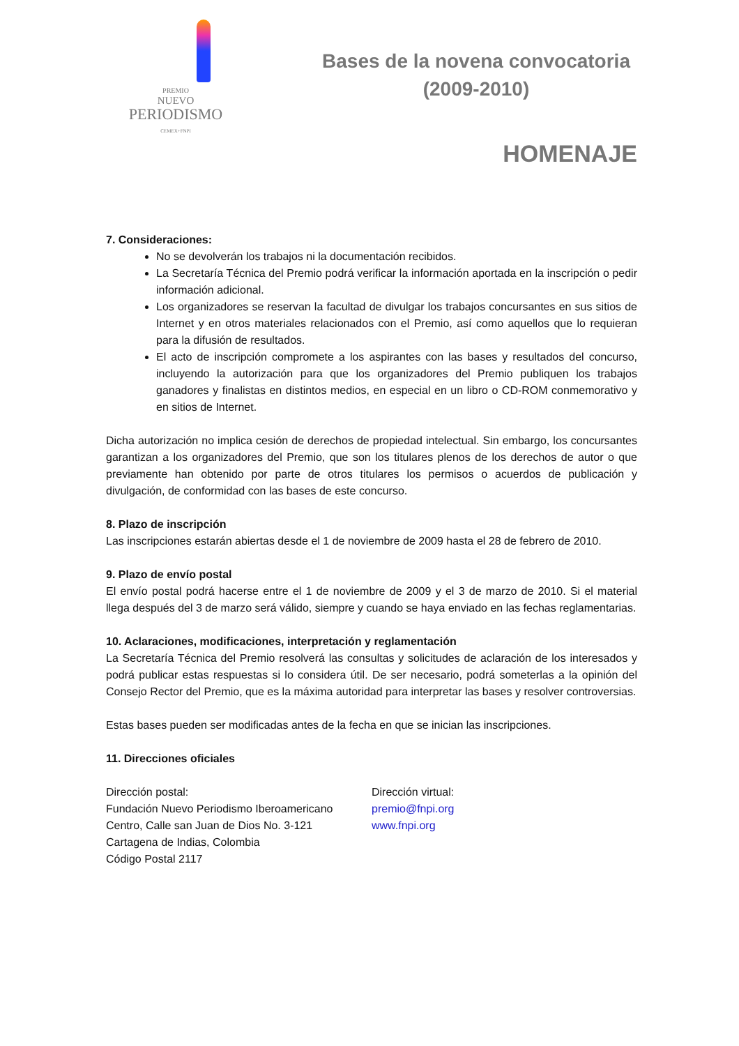PREMIO
NUEVO
PERIODISMO
CEMEX+FNPI
Bases de la novena convocatoria
(2009-2010)
HOMENAJE
7. Consideraciones:
No se devolverán los trabajos ni la documentación recibidos.
La Secretaría Técnica del Premio podrá verificar la información aportada en la inscripción o pedir información adicional.
Los organizadores se reservan la facultad de divulgar los trabajos concursantes en sus sitios de Internet y en otros materiales relacionados con el Premio, así como aquellos que lo requieran para la difusión de resultados.
El acto de inscripción compromete a los aspirantes con las bases y resultados del concurso, incluyendo la autorización para que los organizadores del Premio publiquen los trabajos ganadores y finalistas en distintos medios, en especial en un libro o CD-ROM conmemorativo y en sitios de Internet.
Dicha autorización no implica cesión de derechos de propiedad intelectual. Sin embargo, los concursantes garantizan a los organizadores del Premio, que son los titulares plenos de los derechos de autor o que previamente han obtenido por parte de otros titulares los permisos o acuerdos de publicación y divulgación, de conformidad con las bases de este concurso.
8. Plazo de inscripción
Las inscripciones estarán abiertas desde el 1 de noviembre de 2009 hasta el 28 de febrero de 2010.
9. Plazo de envío postal
El envío postal podrá hacerse entre el 1 de noviembre de 2009 y el 3 de marzo de 2010. Si el material llega después del 3 de marzo será válido, siempre y cuando se haya enviado en las fechas reglamentarias.
10. Aclaraciones, modificaciones, interpretación y reglamentación
La Secretaría Técnica del Premio resolverá las consultas y solicitudes de aclaración de los interesados y podrá publicar estas respuestas si lo considera útil. De ser necesario, podrá someterlas a la opinión del Consejo Rector del Premio, que es la máxima autoridad para interpretar las bases y resolver controversias.
Estas bases pueden ser modificadas antes de la fecha en que se inician las inscripciones.
11. Direcciones oficiales
Dirección postal:
Fundación Nuevo Periodismo Iberoamericano
Centro, Calle san Juan de Dios No. 3-121
Cartagena de Indias, Colombia
Código Postal 2117
Dirección virtual:
premio@fnpi.org
www.fnpi.org